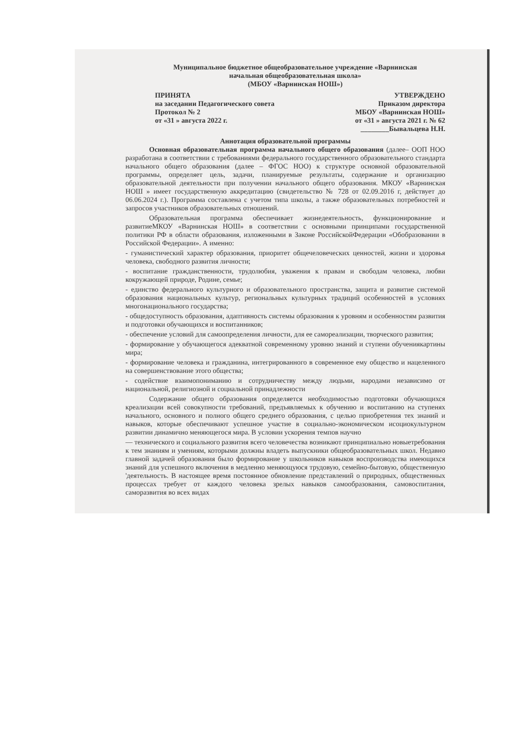Муниципальное бюджетное общеобразовательное учреждение «Варнинская
начальная общеобразовательная школа»
(МБОУ «Варнинская НОШ»)
ПРИНЯТА
на заседании Педагогического совета
Протокол № 2
от «31 » августа 2022 г.
УТВЕРЖДЕНО
Приказом директора
МБОУ «Варнинская НОШ»
от «31 » августа 2021 г. № 62
________Бывальцева Н.Н.
Аннотация образовательной программы
Основная образовательная программа начального общего образования (далее– ООП НОО разработана в соответствии с требованиями федерального государственного образовательного стандарта начального общего образования (далее – ФГОС НОО) к структуре основной образовательной программы, определяет цель, задачи, планируемые результаты, содержание и организацию образовательной деятельности при получении начального общего образования. МКОУ «Варнинская НОШ » имеет государственную аккредитацию (свидетельство № 728 от 02.09.2016 г, действует до 06.06.2024 г.). Программа составлена с учетом типа школы, а также образовательных потребностей и запросов участников образовательных отношений.
Образовательная программа обеспечивает жизнедеятельность, функционирование и развитиеМКОУ «Варнинская НОШ» в соответствии с основными принципами государственной политики РФ в области образования, изложенными в Законе РоссийскойФедерации «Обобразовании в Российской Федерации». А именно:
- гуманистический характер образования, приоритет общечеловеческих ценностей, жизни и здоровья человека, свободного развития личности;
- воспитание гражданственности, трудолюбия, уважения к правам и свободам человека, любви кокружающей природе, Родине, семье;
- единство федерального культурного и образовательного пространства, защита и развитие системой образования национальных культур, региональных культурных традиций особенностей в условиях многонационального государства;
- общедоступность образования, адаптивность системы образования к уровням и особенностям развития и подготовки обучающихся и воспитанников;
- обеспечение условий для самоопределения личности, для ее самореализации, творческого развития;
- формирование у обучающегося адекватной современному уровню знаний и ступени обучениякартины мира;
- формирование человека и гражданина, интегрированного в современное ему общество и нацеленного на совершенствование этого общества;
- содействие взаимопониманию и сотрудничеству между людьми, народами независимо от национальной, религиозной и социальной принадлежности
Содержание общего образования определяется необходимостью подготовки обучающихся креализации всей совокупности требований, предъявляемых к обучению и воспитанию на ступенях начального, основного и полного общего среднего образования, с целью приобретения тех знаний и навыков, которые обеспечивают успешное участие в социально-экономическом исоциокультурном развитии динамично меняющегося мира. В условии ускорения темпов научно
— технического и социального развития всего человечества возникают принципиально новыетребования к тем знаниям и умениям, которыми должны владеть выпускники общеобразовательных школ. Недавно главной задачей образования было формирование у школьников навыков воспроизводства имеющихся знаний для успешного включения в медленно меняющуюся трудовую, семейно-бытовую, общественную 'деятельность. В настоящее время постоянное обновление представлений о природных, общественных процессах требует от каждого человека зрелых навыков самообразования, самовоспитания, саморазвития во всех видах